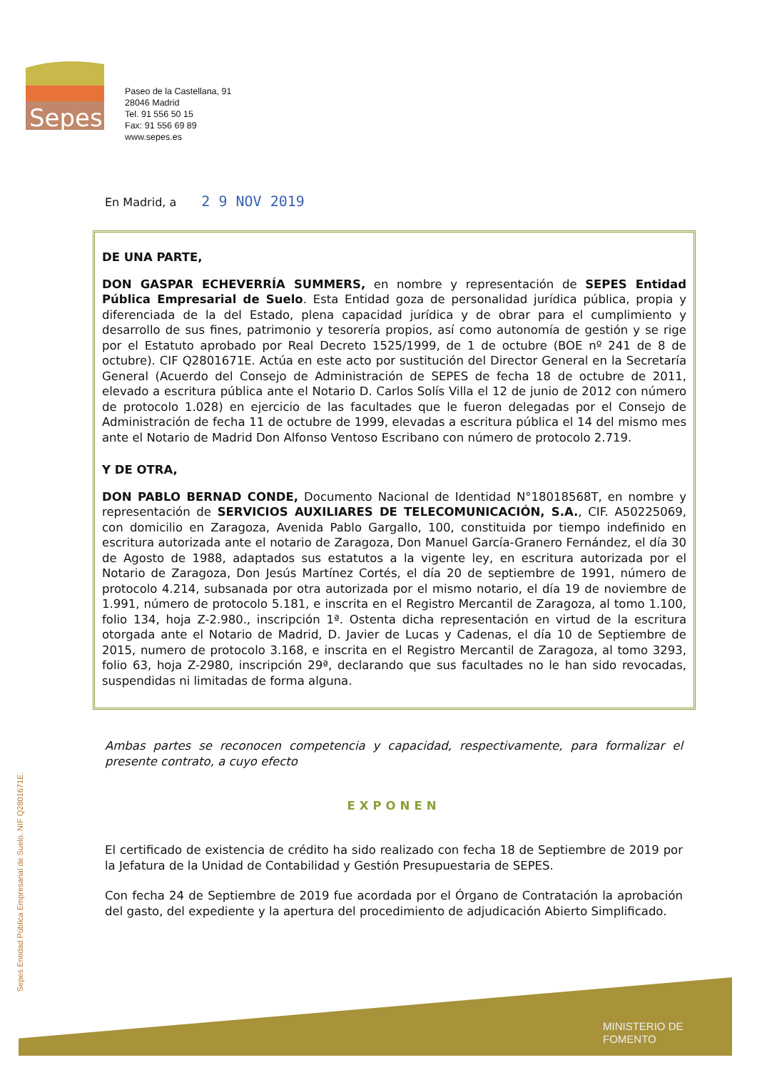Sepes
Paseo de la Castellana, 91
28046 Madrid
Tel. 91 556 50 15
Fax: 91 556 69 89
www.sepes.es
En Madrid, a 2 9 NOV 2019
DE UNA PARTE,
DON GASPAR ECHEVERRÍA SUMMERS, en nombre y representación de SEPES Entidad Pública Empresarial de Suelo. Esta Entidad goza de personalidad jurídica pública, propia y diferenciada de la del Estado, plena capacidad jurídica y de obrar para el cumplimiento y desarrollo de sus fines, patrimonio y tesorería propios, así como autonomía de gestión y se rige por el Estatuto aprobado por Real Decreto 1525/1999, de 1 de octubre (BOE nº 241 de 8 de octubre). CIF Q2801671E. Actúa en este acto por sustitución del Director General en la Secretaría General (Acuerdo del Consejo de Administración de SEPES de fecha 18 de octubre de 2011, elevado a escritura pública ante el Notario D. Carlos Solís Villa el 12 de junio de 2012 con número de protocolo 1.028) en ejercicio de las facultades que le fueron delegadas por el Consejo de Administración de fecha 11 de octubre de 1999, elevadas a escritura pública el 14 del mismo mes ante el Notario de Madrid Don Alfonso Ventoso Escribano con número de protocolo 2.719.
Y DE OTRA,
DON PABLO BERNAD CONDE, Documento Nacional de Identidad N°18018568T, en nombre y representación de SERVICIOS AUXILIARES DE TELECOMUNICACIÓN, S.A., CIF. A50225069, con domicilio en Zaragoza, Avenida Pablo Gargallo, 100, constituida por tiempo indefinido en escritura autorizada ante el notario de Zaragoza, Don Manuel García-Granero Fernández, el día 30 de Agosto de 1988, adaptados sus estatutos a la vigente ley, en escritura autorizada por el Notario de Zaragoza, Don Jesús Martínez Cortés, el día 20 de septiembre de 1991, número de protocolo 4.214, subsanada por otra autorizada por el mismo notario, el día 19 de noviembre de 1.991, número de protocolo 5.181, e inscrita en el Registro Mercantil de Zaragoza, al tomo 1.100, folio 134, hoja Z-2.980., inscripción 1ª. Ostenta dicha representación en virtud de la escritura otorgada ante el Notario de Madrid, D. Javier de Lucas y Cadenas, el día 10 de Septiembre de 2015, numero de protocolo 3.168, e inscrita en el Registro Mercantil de Zaragoza, al tomo 3293, folio 63, hoja Z-2980, inscripción 29ª, declarando que sus facultades no le han sido revocadas, suspendidas ni limitadas de forma alguna.
Ambas partes se reconocen competencia y capacidad, respectivamente, para formalizar el presente contrato, a cuyo efecto
EXPONEN
El certificado de existencia de crédito ha sido realizado con fecha 18 de Septiembre de 2019 por la Jefatura de la Unidad de Contabilidad y Gestión Presupuestaria de SEPES.
Con fecha 24 de Septiembre de 2019 fue acordada por el Órgano de Contratación la aprobación del gasto, del expediente y la apertura del procedimiento de adjudicación Abierto Simplificado.
MINISTERIO DE
FOMENTO
Sepes Entidad Pública Empresarial de Suelo. NIF Q2801671E.